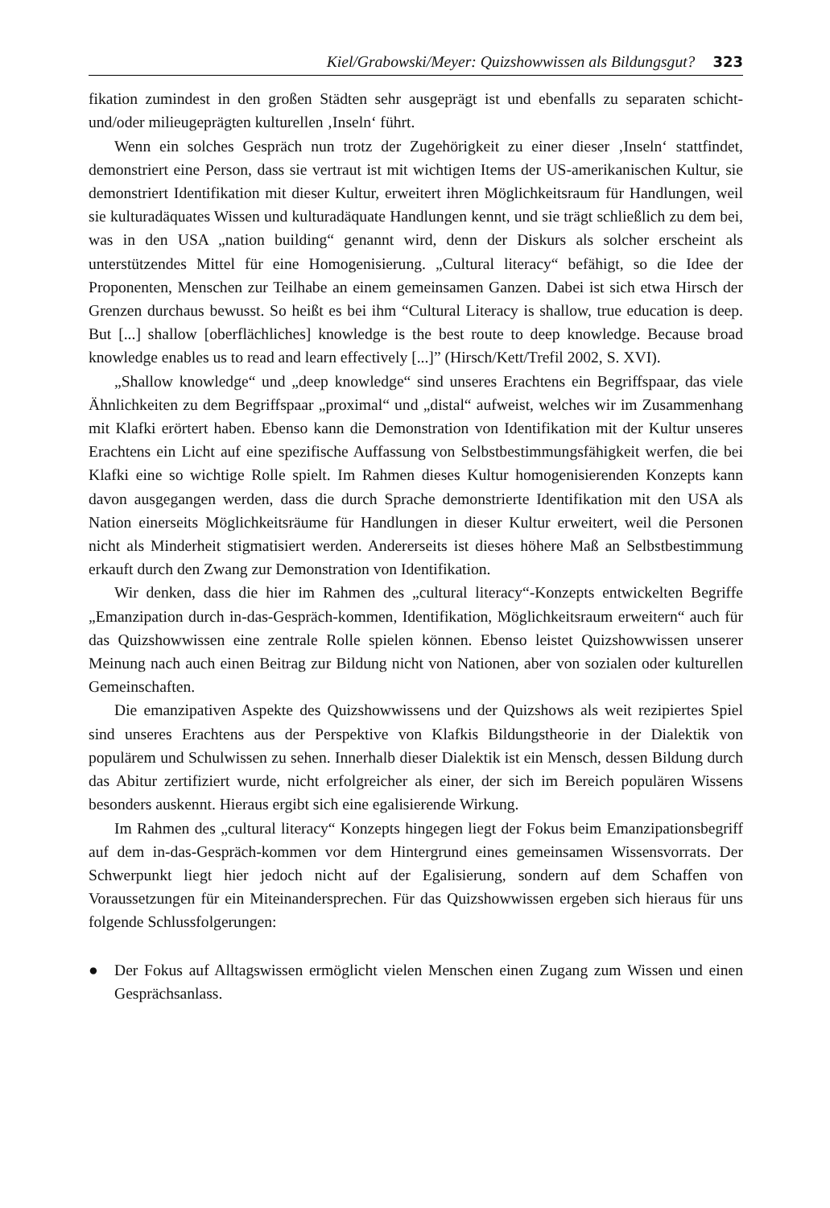Kiel/Grabowski/Meyer: Quizshowwissen als Bildungsgut? 323
fikation zumindest in den großen Städten sehr ausgeprägt ist und ebenfalls zu separaten schicht- und/oder milieugeprägten kulturellen ‚Inseln‘ führt.
Wenn ein solches Gespräch nun trotz der Zugehörigkeit zu einer dieser ‚Inseln‘ stattfindet, demonstriert eine Person, dass sie vertraut ist mit wichtigen Items der US-amerikanischen Kultur, sie demonstriert Identifikation mit dieser Kultur, erweitert ihren Möglichkeitsraum für Handlungen, weil sie kulturadäquates Wissen und kulturadäquate Handlungen kennt, und sie trägt schließlich zu dem bei, was in den USA „nation building“ genannt wird, denn der Diskurs als solcher erscheint als unterstützendes Mittel für eine Homogenisierung. „Cultural literacy“ befähigt, so die Idee der Proponenten, Menschen zur Teilhabe an einem gemeinsamen Ganzen. Dabei ist sich etwa Hirsch der Grenzen durchaus bewusst. So heißt es bei ihm “Cultural Literacy is shallow, true education is deep. But [...] shallow [oberflächliches] knowledge is the best route to deep knowledge. Because broad knowledge enables us to read and learn effectively [...]” (Hirsch/Kett/Trefil 2002, S. XVI).
„Shallow knowledge“ und „deep knowledge“ sind unseres Erachtens ein Begriffspaar, das viele Ähnlichkeiten zu dem Begriffspaar „proximal“ und „distal“ aufweist, welches wir im Zusammenhang mit Klafki erörtert haben. Ebenso kann die Demonstration von Identifikation mit der Kultur unseres Erachtens ein Licht auf eine spezifische Auffassung von Selbstbestimmungsfähigkeit werfen, die bei Klafki eine so wichtige Rolle spielt. Im Rahmen dieses Kultur homogenisierenden Konzepts kann davon ausgegangen werden, dass die durch Sprache demonstrierte Identifikation mit den USA als Nation einerseits Möglichkeitsräume für Handlungen in dieser Kultur erweitert, weil die Personen nicht als Minderheit stigmatisiert werden. Andererseits ist dieses höhere Maß an Selbstbestimmung erkauft durch den Zwang zur Demonstration von Identifikation.
Wir denken, dass die hier im Rahmen des „cultural literacy“-Konzepts entwickelten Begriffe „Emanzipation durch in-das-Gespräch-kommen, Identifikation, Möglichkeitsraum erweitern“ auch für das Quizshowwissen eine zentrale Rolle spielen können. Ebenso leistet Quizshowwissen unserer Meinung nach auch einen Beitrag zur Bildung nicht von Nationen, aber von sozialen oder kulturellen Gemeinschaften.
Die emanzipativen Aspekte des Quizshowwissens und der Quizshows als weit rezipiertes Spiel sind unseres Erachtens aus der Perspektive von Klafkis Bildungstheorie in der Dialektik von populärem und Schulwissen zu sehen. Innerhalb dieser Dialektik ist ein Mensch, dessen Bildung durch das Abitur zertifiziert wurde, nicht erfolgreicher als einer, der sich im Bereich populären Wissens besonders auskennt. Hieraus ergibt sich eine egalisierende Wirkung.
Im Rahmen des „cultural literacy“ Konzepts hingegen liegt der Fokus beim Emanzipationsbegriff auf dem in-das-Gespräch-kommen vor dem Hintergrund eines gemeinsamen Wissensvorrats. Der Schwerpunkt liegt hier jedoch nicht auf der Egalisierung, sondern auf dem Schaffen von Voraussetzungen für ein Miteinandersprechen. Für das Quizshowwissen ergeben sich hieraus für uns folgende Schlussfolgerungen:
● Der Fokus auf Alltagswissen ermöglicht vielen Menschen einen Zugang zum Wissen und einen Gesprächsanlass.